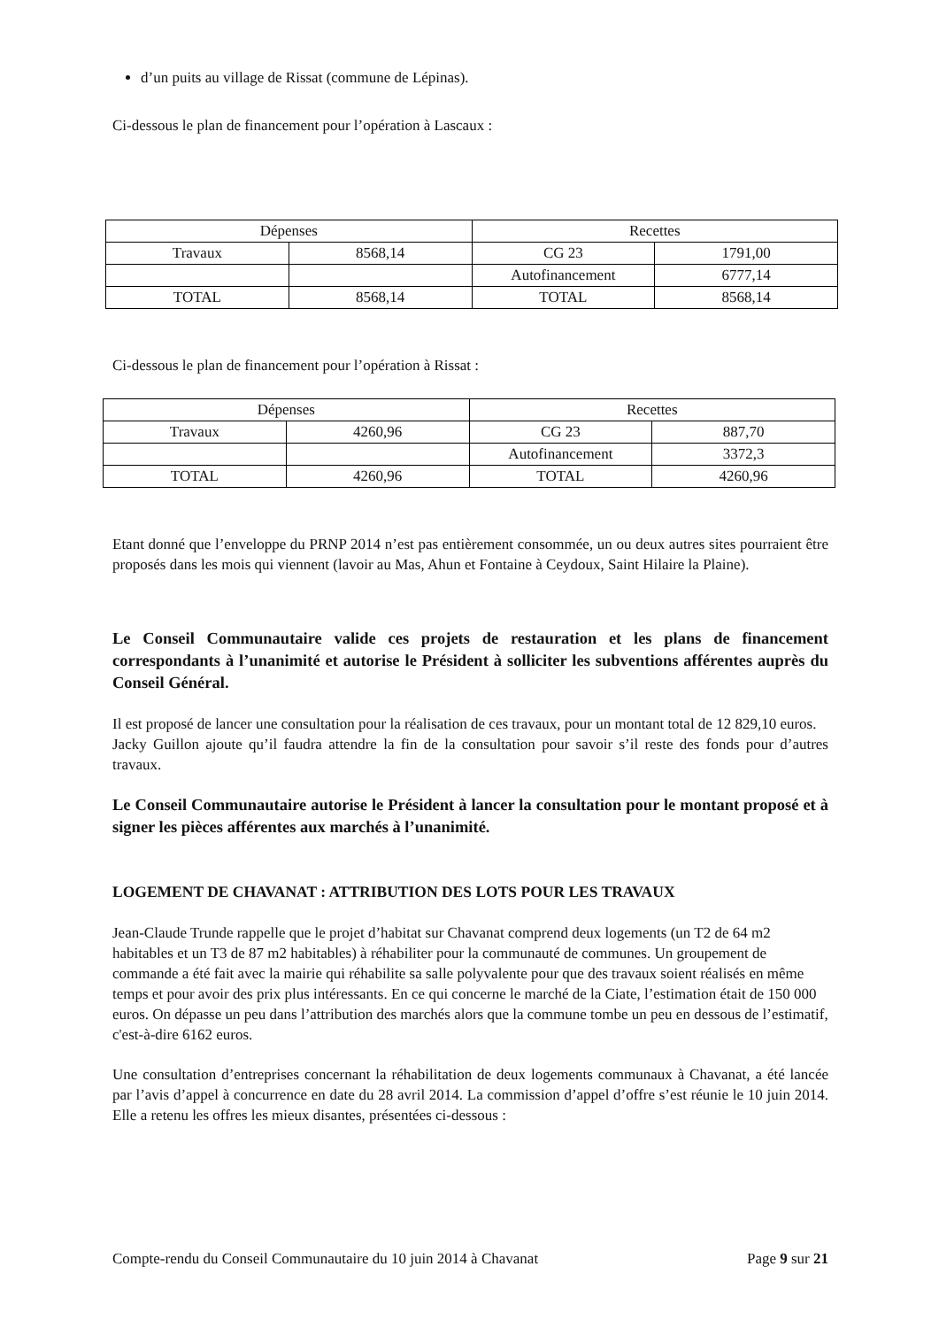d’un puits au village de Rissat (commune de Lépinas).
Ci-dessous le plan de financement pour l’opération à Lascaux :
| Dépenses | | Recettes | |
| Travaux | 8568,14 | CG 23 | 1791,00 |
| | | Autofinancement | 6777,14 |
| TOTAL | 8568,14 | TOTAL | 8568,14 |
Ci-dessous le plan de financement pour l’opération à Rissat :
| Dépenses | | Recettes | |
| Travaux | 4260,96 | CG 23 | 887,70 |
| | | Autofinancement | 3372,3 |
| TOTAL | 4260,96 | TOTAL | 4260,96 |
Etant donné que l’enveloppe du PRNP 2014 n’est pas entièrement consommée, un ou deux autres sites pourraient être proposés dans les mois qui viennent (lavoir au Mas, Ahun et Fontaine à Ceydoux, Saint Hilaire la Plaine).
Le Conseil Communautaire valide ces projets de restauration et les plans de financement correspondants à l’unanimité et autorise le Président à solliciter les subventions afférentes auprès du Conseil Général.
Il est proposé de lancer une consultation pour la réalisation de ces travaux, pour un montant total de 12 829,10 euros.
Jacky Guillon ajoute qu’il faudra attendre la fin de la consultation pour savoir s’il reste des fonds pour d’autres travaux.
Le Conseil Communautaire autorise le Président à lancer la consultation pour le montant proposé et à signer les pièces afférentes aux marchés à l’unanimité.
LOGEMENT DE CHAVANAT : ATTRIBUTION DES LOTS POUR LES TRAVAUX
Jean-Claude Trunde rappelle que le projet d’habitat sur Chavanat comprend deux logements (un T2 de 64 m2 habitables et un T3 de 87 m2 habitables) à réhabiliter pour la communauté de communes. Un groupement de commande a été fait avec la mairie qui réhabilite sa salle polyvalente pour que des travaux soient réalisés en même temps et pour avoir des prix plus intéressants. En ce qui concerne le marché de la Ciate, l’estimation était de 150 000 euros. On dépasse un peu dans l’attribution des marchés alors que la commune tombe un peu en dessous de l’estimatif, c'est-à-dire 6162 euros.
Une consultation d’entreprises concernant la réhabilitation de deux logements communaux à Chavanat, a été lancée par l’avis d’appel à concurrence en date du 28 avril 2014. La commission d’appel d’offre s’est réunie le 10 juin 2014. Elle a retenu les offres les mieux disantes, présentées ci-dessous :
Compte-rendu du Conseil Communautaire du 10 juin 2014 à Chavanat Page 9 sur 21